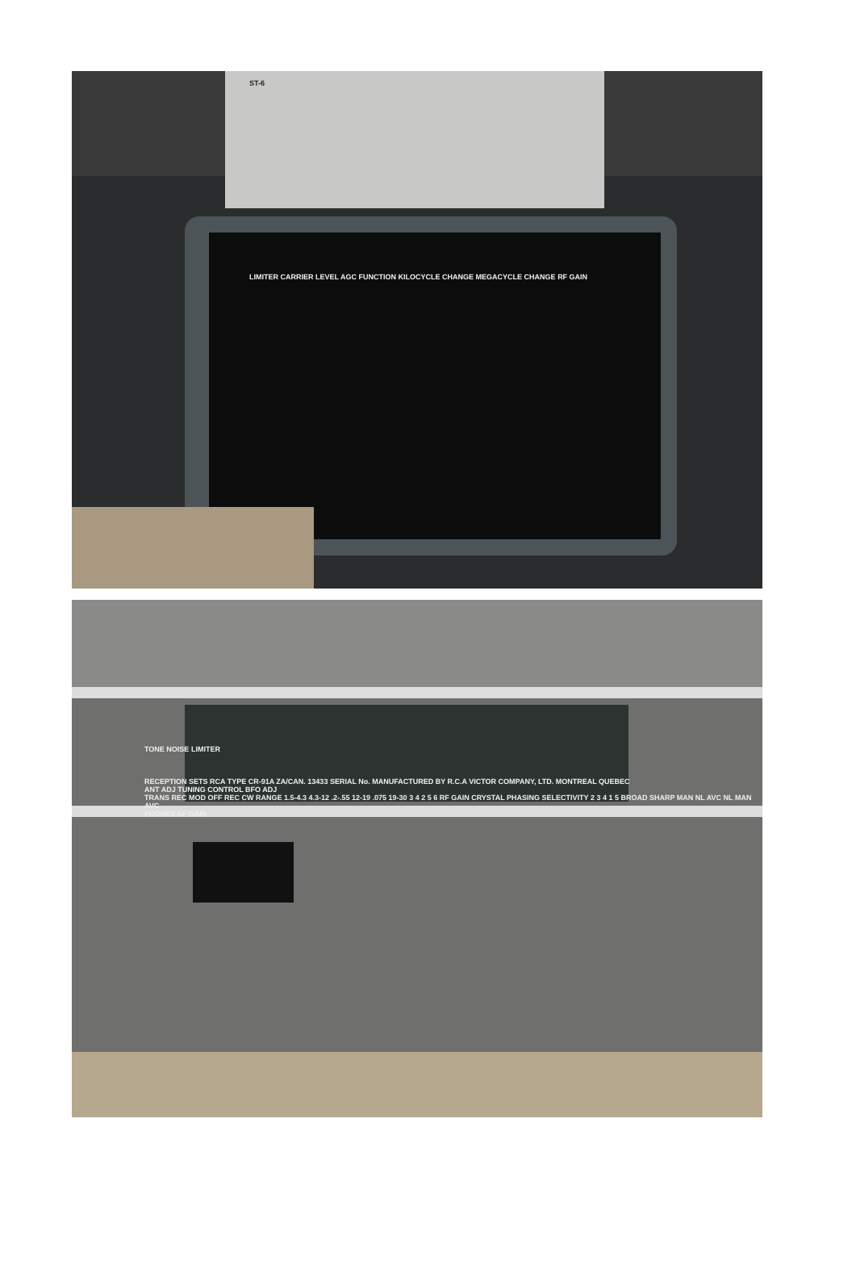ST-6
LIMITER CARRIER LEVEL AGC FUNCTION KILOCYCLE CHANGE MEGACYCLE CHANGE RF GAIN
TONE NOISE LIMITER
RECEPTION SETS RCA TYPE CR-91A ZA/CAN. 13433 SERIAL No. MANUFACTURED BY R.C.A VICTOR COMPANY, LTD. MONTREAL QUEBEC
ANT ADJ TUNING CONTROL BFO ADJ
TRANS REC MOD OFF REC CW RANGE 1.5-4.3 4.3-12 .2-.55 12-19 .075 19-30 3 4 2 5 6 RF GAIN CRYSTAL PHASING SELECTIVITY 2 3 4 1 5 BROAD SHARP MAN NL AVC NL MAN AVC
PHONES AF GAIN